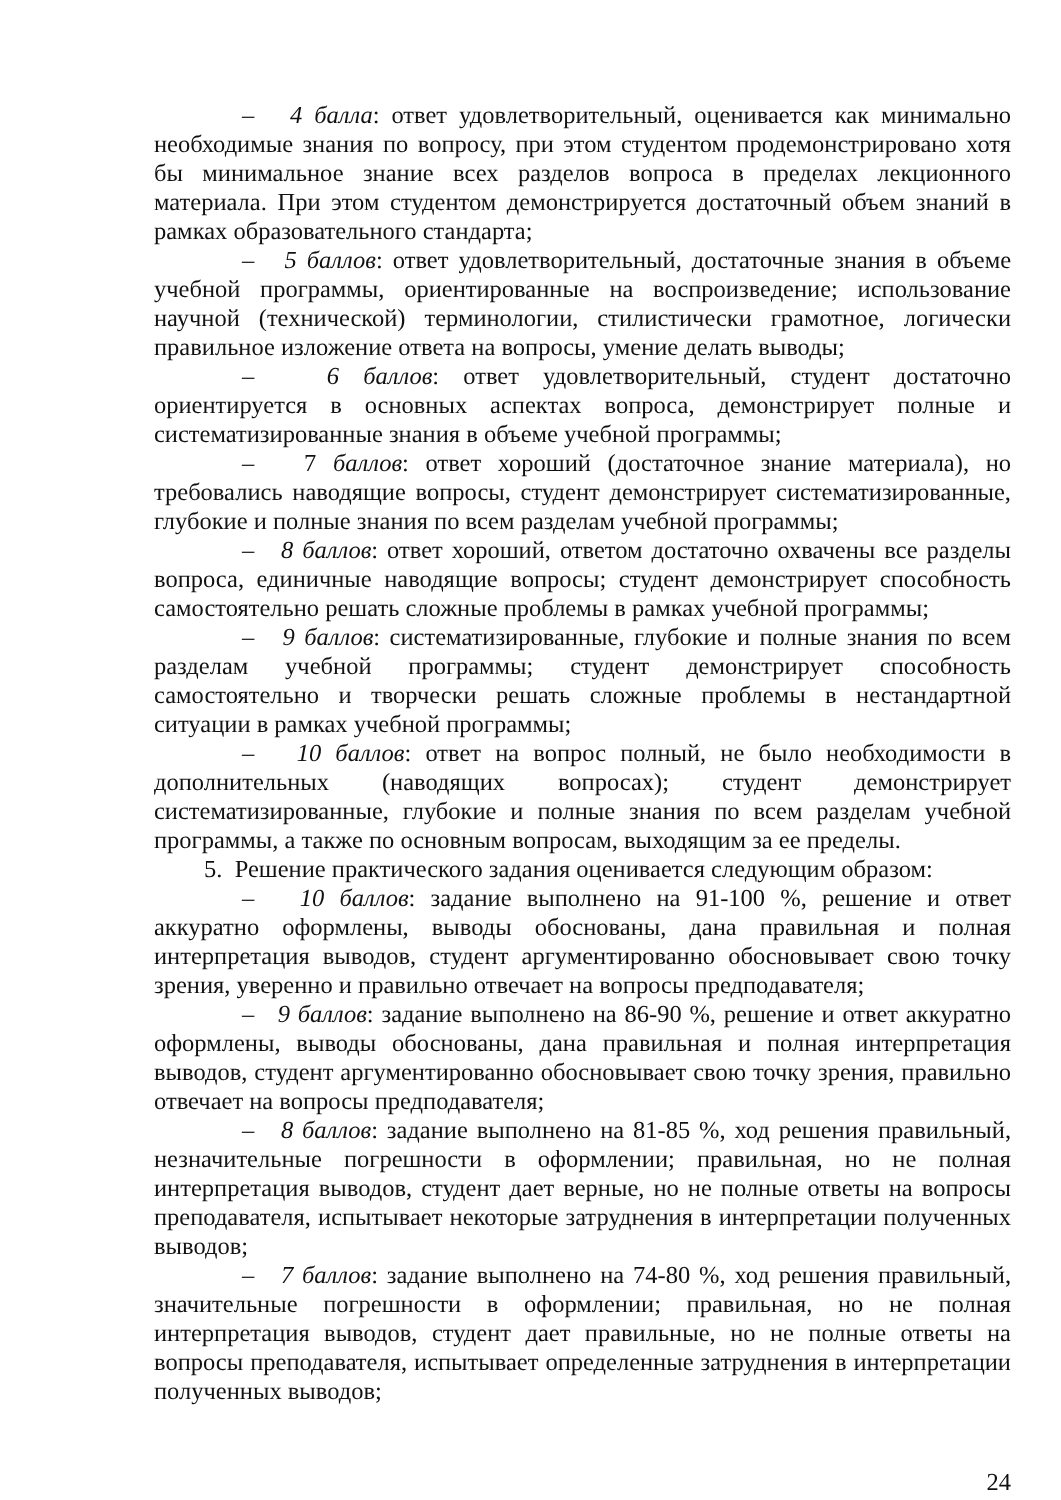– 4 балла: ответ удовлетворительный, оценивается как минимально необходимые знания по вопросу, при этом студентом продемонстрировано хотя бы минимальное знание всех разделов вопроса в пределах лекционного материала. При этом студентом демонстрируется достаточный объем знаний в рамках образовательного стандарта;
– 5 баллов: ответ удовлетворительный, достаточные знания в объеме учебной программы, ориентированные на воспроизведение; использование научной (технической) терминологии, стилистически грамотное, логически правильное изложение ответа на вопросы, умение делать выводы;
– 6 баллов: ответ удовлетворительный, студент достаточно ориентируется в основных аспектах вопроса, демонстрирует полные и систематизированные знания в объеме учебной программы;
– 7 баллов: ответ хороший (достаточное знание материала), но требовались наводящие вопросы, студент демонстрирует систематизированные, глубокие и полные знания по всем разделам учебной программы;
– 8 баллов: ответ хороший, ответом достаточно охвачены все разделы вопроса, единичные наводящие вопросы; студент демонстрирует способность самостоятельно решать сложные проблемы в рамках учебной программы;
– 9 баллов: систематизированные, глубокие и полные знания по всем разделам учебной программы; студент демонстрирует способность самостоятельно и творчески решать сложные проблемы в нестандартной ситуации в рамках учебной программы;
– 10 баллов: ответ на вопрос полный, не было необходимости в дополнительных (наводящих вопросах); студент демонстрирует систематизированные, глубокие и полные знания по всем разделам учебной программы, а также по основным вопросам, выходящим за ее пределы.
5. Решение практического задания оценивается следующим образом:
– 10 баллов: задание выполнено на 91-100 %, решение и ответ аккуратно оформлены, выводы обоснованы, дана правильная и полная интерпретация выводов, студент аргументированно обосновывает свою точку зрения, уверенно и правильно отвечает на вопросы предподавателя;
– 9 баллов: задание выполнено на 86-90 %, решение и ответ аккуратно оформлены, выводы обоснованы, дана правильная и полная интерпретация выводов, студент аргументированно обосновывает свою точку зрения, правильно отвечает на вопросы предподавателя;
– 8 баллов: задание выполнено на 81-85 %, ход решения правильный, незначительные погрешности в оформлении; правильная, но не полная интерпретация выводов, студент дает верные, но не полные ответы на вопросы преподавателя, испытывает некоторые затруднения в интерпретации полученных выводов;
– 7 баллов: задание выполнено на 74-80 %, ход решения правильный, значительные погрешности в оформлении; правильная, но не полная интерпретация выводов, студент дает правильные, но не полные ответы на вопросы преподавателя, испытывает определенные затруднения в интерпретации полученных выводов;
24